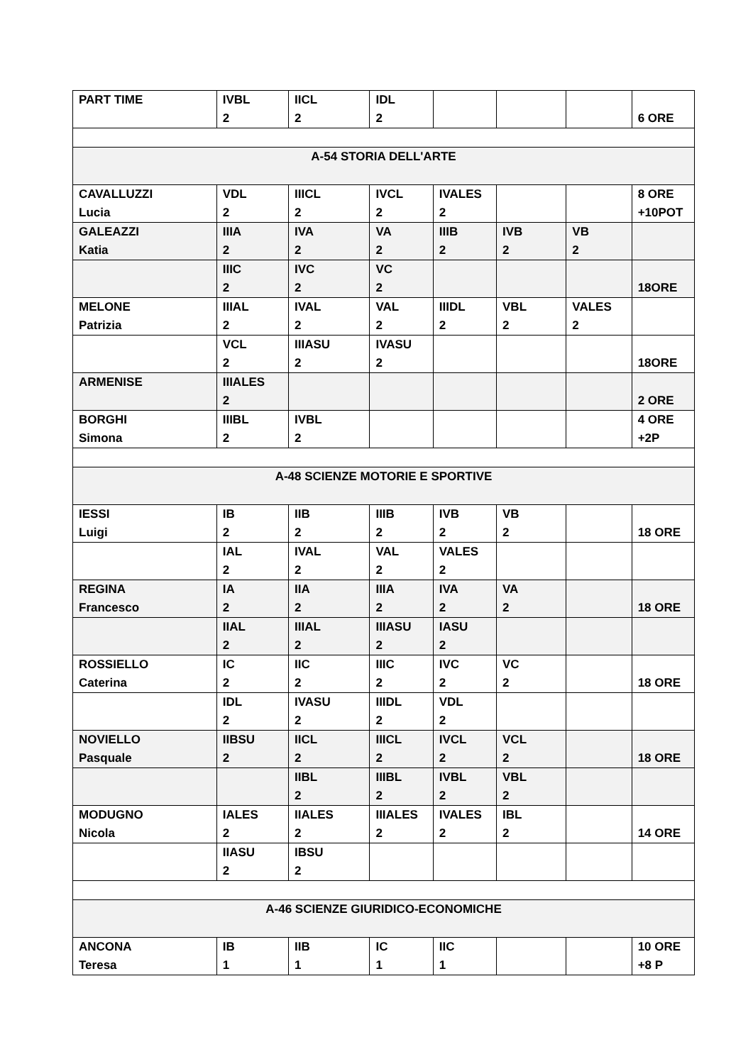| PART TIME | IVBL 2 | IICL 2 | IDL 2 | | | | 6 ORE |
| A-54 STORIA DELL'ARTE | | | | | | | |
| CAVALLUZZI Lucia | VDL 2 | IIICL 2 | IVCL 2 | IVALES 2 | | | 8 ORE +10POT |
| GALEAZZI Katia | IIIA 2 | IVA 2 | VA 2 | IIIB 2 | IVB 2 | VB 2 | |
| | IIIC 2 | IVC 2 | VC 2 | | | | 18ORE |
| MELONE Patrizia | IIIAL 2 | IVAL 2 | VAL 2 | IIIDL 2 | VBL 2 | VALES 2 | |
| | VCL 2 | IIIASU 2 | IVASU 2 | | | | 18ORE |
| ARMENISE | IIIALES 2 | | | | | | 2 ORE |
| BORGHI Simona | IIIBL 2 | IVBL 2 | | | | | 4 ORE +2P |
| A-48 SCIENZE MOTORIE E SPORTIVE | | | | | | | |
| IESSI Luigi | IB 2 | IIB 2 | IIIB 2 | IVB 2 | VB 2 | | 18 ORE |
| | IAL 2 | IVAL 2 | VAL 2 | VALES 2 | | | |
| REGINA Francesco | IA 2 | IIA 2 | IIIA 2 | IVA 2 | VA 2 | | 18 ORE |
| | IIAL 2 | IIIAL 2 | IIIASU 2 | IASU 2 | | | |
| ROSSIELLO Caterina | IC 2 | IIC 2 | IIIC 2 | IVC 2 | VC 2 | | 18 ORE |
| | IDL 2 | IVASU 2 | IIIDL 2 | VDL 2 | | | |
| NOVIELLO Pasquale | IIBSU 2 | IICL 2 | IIICL 2 | IVCL 2 | VCL 2 | | 18 ORE |
| | | IIBL 2 | IIIBL 2 | IVBL 2 | VBL 2 | | |
| MODUGNO Nicola | IALES 2 | IIALES 2 | IIIALES 2 | IVALES 2 | IBL 2 | | 14 ORE |
| | IIASU 2 | IBSU 2 | | | | | |
| A-46 SCIENZE GIURIDICO-ECONOMICHE | | | | | | | |
| ANCONA Teresa | IB 1 | IIB 1 | IC 1 | IIC 1 | | | 10 ORE +8 P |